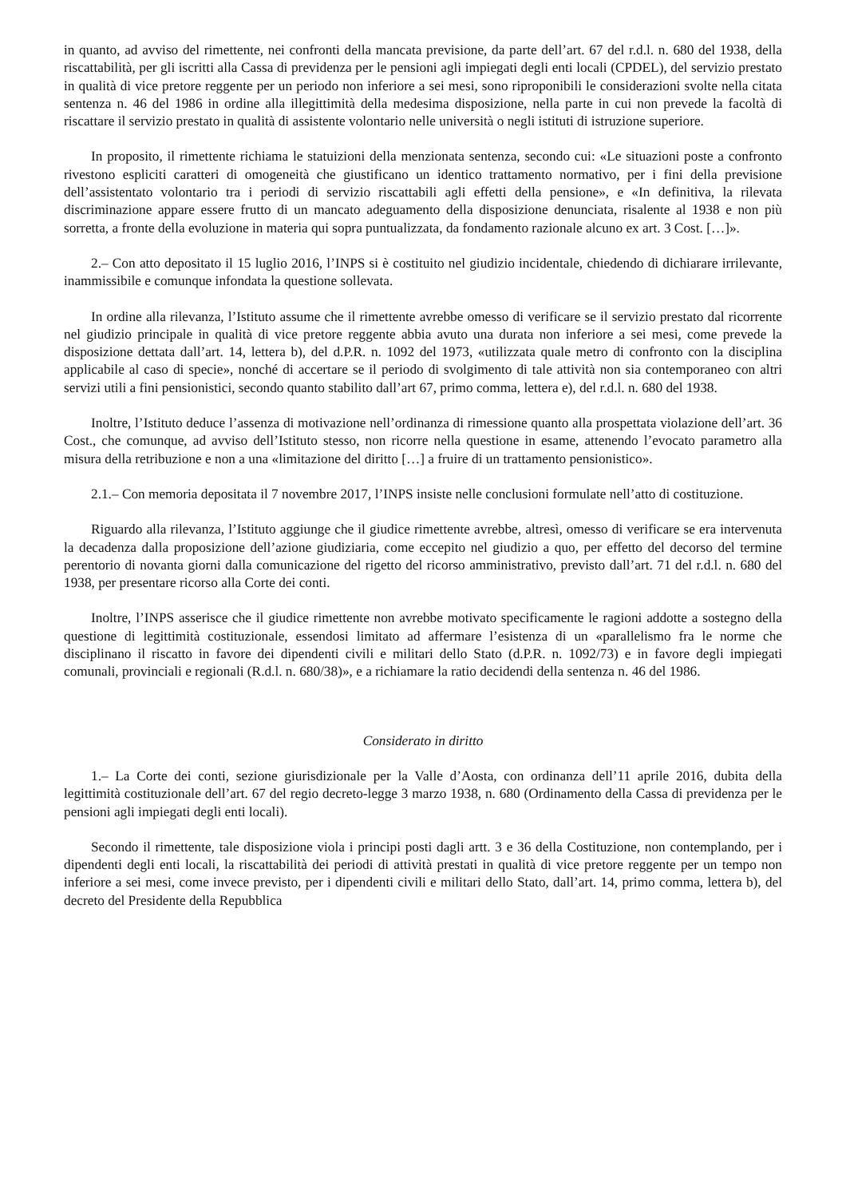in quanto, ad avviso del rimettente, nei confronti della mancata previsione, da parte dell’art. 67 del r.d.l. n. 680 del 1938, della riscattabilità, per gli iscritti alla Cassa di previdenza per le pensioni agli impiegati degli enti locali (CPDEL), del servizio prestato in qualità di vice pretore reggente per un periodo non inferiore a sei mesi, sono riproponibili le considerazioni svolte nella citata sentenza n. 46 del 1986 in ordine alla illegittimità della medesima disposizione, nella parte in cui non prevede la facoltà di riscattare il servizio prestato in qualità di assistente volontario nelle università o negli istituti di istruzione superiore.
In proposito, il rimettente richiama le statuizioni della menzionata sentenza, secondo cui: «Le situazioni poste a confronto rivestono espliciti caratteri di omogeneità che giustificano un identico trattamento normativo, per i fini della previsione dell’assistentato volontario tra i periodi di servizio riscattabili agli effetti della pensione», e «In definitiva, la rilevata discriminazione appare essere frutto di un mancato adeguamento della disposizione denunciata, risalente al 1938 e non più sorretta, a fronte della evoluzione in materia qui sopra puntualizzata, da fondamento razionale alcuno ex art. 3 Cost. […]».
2.– Con atto depositato il 15 luglio 2016, l’INPS si è costituito nel giudizio incidentale, chiedendo di dichiarare irrilevante, inammissibile e comunque infondata la questione sollevata.
In ordine alla rilevanza, l’Istituto assume che il rimettente avrebbe omesso di verificare se il servizio prestato dal ricorrente nel giudizio principale in qualità di vice pretore reggente abbia avuto una durata non inferiore a sei mesi, come prevede la disposizione dettata dall’art. 14, lettera b), del d.P.R. n. 1092 del 1973, «utilizzata quale metro di confronto con la disciplina applicabile al caso di specie», nonché di accertare se il periodo di svolgimento di tale attività non sia contemporaneo con altri servizi utili a fini pensionistici, secondo quanto stabilito dall’art 67, primo comma, lettera e), del r.d.l. n. 680 del 1938.
Inoltre, l’Istituto deduce l’assenza di motivazione nell’ordinanza di rimessione quanto alla prospettata violazione dell’art. 36 Cost., che comunque, ad avviso dell’Istituto stesso, non ricorre nella questione in esame, attenendo l’evocato parametro alla misura della retribuzione e non a una «limitazione del diritto […] a fruire di un trattamento pensionistico».
2.1.– Con memoria depositata il 7 novembre 2017, l’INPS insiste nelle conclusioni formulate nell’atto di costituzione.
Riguardo alla rilevanza, l’Istituto aggiunge che il giudice rimettente avrebbe, altresì, omesso di verificare se era intervenuta la decadenza dalla proposizione dell’azione giudiziaria, come eccepito nel giudizio a quo, per effetto del decorso del termine perentorio di novanta giorni dalla comunicazione del rigetto del ricorso amministrativo, previsto dall’art. 71 del r.d.l. n. 680 del 1938, per presentare ricorso alla Corte dei conti.
Inoltre, l’INPS asserisce che il giudice rimettente non avrebbe motivato specificamente le ragioni addotte a sostegno della questione di legittimità costituzionale, essendosi limitato ad affermare l’esistenza di un «parallelismo fra le norme che disciplinano il riscatto in favore dei dipendenti civili e militari dello Stato (d.P.R. n. 1092/73) e in favore degli impiegati comunali, provinciali e regionali (R.d.l. n. 680/38)», e a richiamare la ratio decidendi della sentenza n. 46 del 1986.
Considerato in diritto
1.– La Corte dei conti, sezione giurisdizionale per la Valle d’Aosta, con ordinanza dell’11 aprile 2016, dubita della legittimità costituzionale dell’art. 67 del regio decreto-legge 3 marzo 1938, n. 680 (Ordinamento della Cassa di previdenza per le pensioni agli impiegati degli enti locali).
Secondo il rimettente, tale disposizione viola i principi posti dagli artt. 3 e 36 della Costituzione, non contemplando, per i dipendenti degli enti locali, la riscattabilità dei periodi di attività prestati in qualità di vice pretore reggente per un tempo non inferiore a sei mesi, come invece previsto, per i dipendenti civili e militari dello Stato, dall’art. 14, primo comma, lettera b), del decreto del Presidente della Repubblica